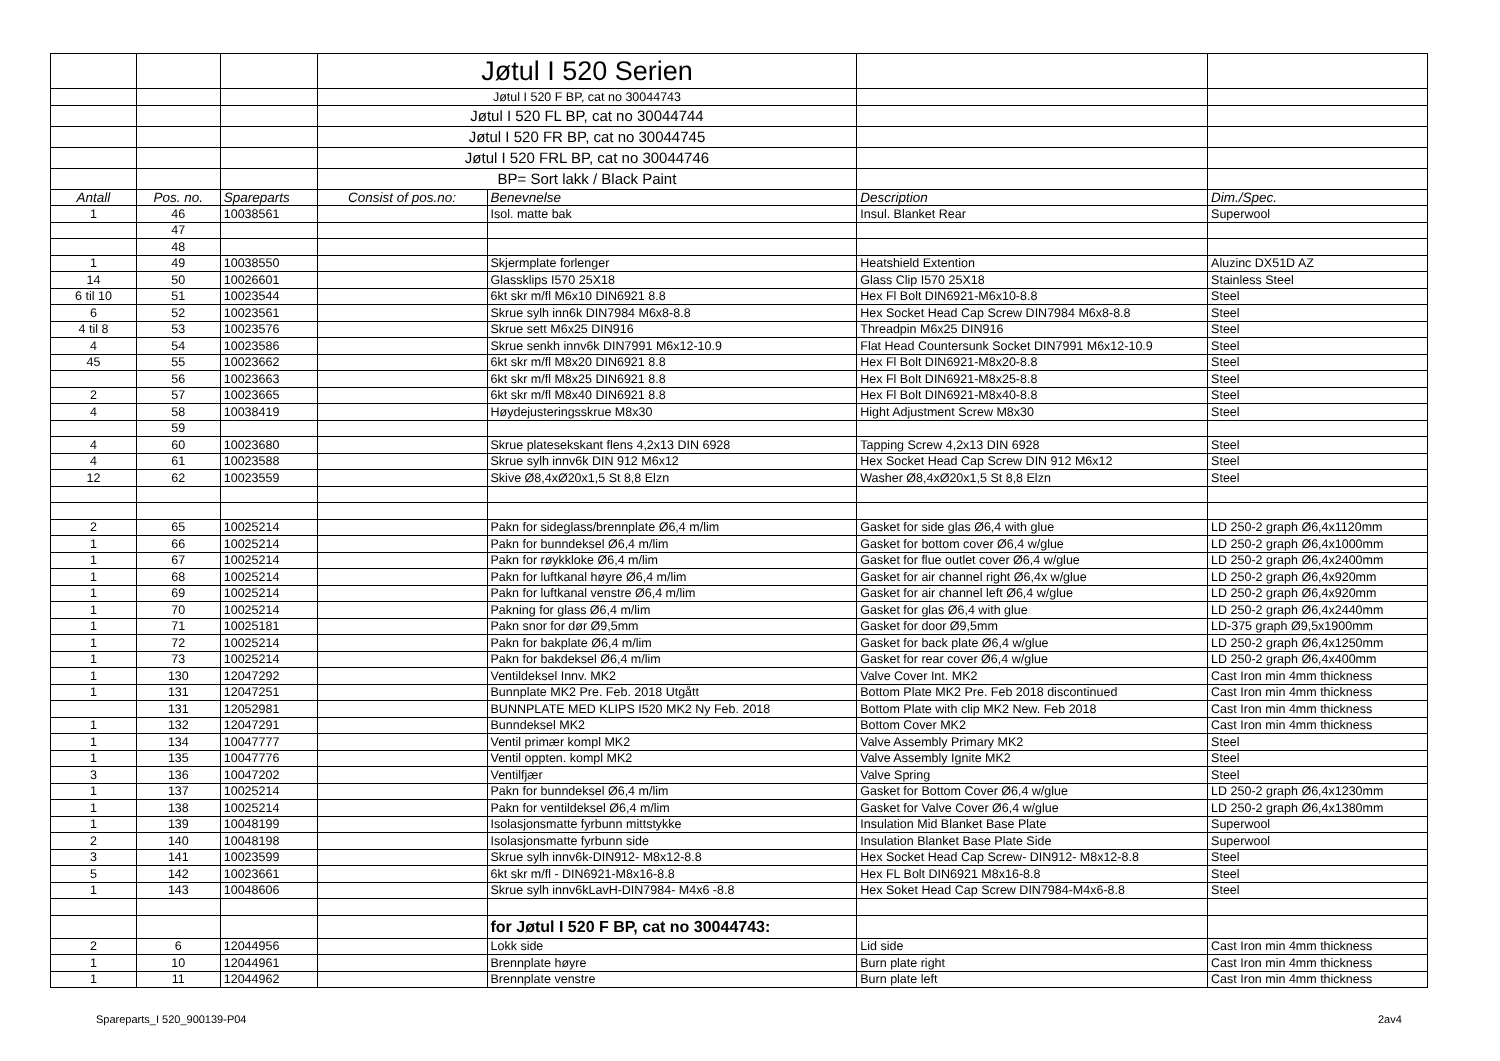| | | | Jøtul I 520 Serien | | | |
| | | | Jøtul I 520 F BP, cat no 30044743 | | | |
| | | | Jøtul I 520 FL BP, cat no 30044744 | | | |
| | | | Jøtul I 520 FR BP, cat no 30044745 | | | |
| | | | Jøtul I 520 FRL BP, cat no 30044746 | | | |
| | | | BP= Sort lakk / Black Paint | | | |
| Antall | Pos. no. | Spareparts | Consist of pos.no: | Benevnelse | Description | Dim./Spec. |
| 1 | 46 | 10038561 | | Isol. matte bak | Insul. Blanket Rear | Superwool |
| | 47 | | | | | |
| | 48 | | | | | |
| 1 | 49 | 10038550 | | Skjermplate forlenger | Heatshield Extention | Aluzinc DX51D AZ |
| 14 | 50 | 10026601 | | Glassklips I570 25X18 | Glass Clip I570 25X18 | Stainless Steel |
| 6 til 10 | 51 | 10023544 | | 6kt skr m/fl M6x10 DIN6921 8.8 | Hex Fl Bolt DIN6921-M6x10-8.8 | Steel |
| 6 | 52 | 10023561 | | Skrue sylh inn6k DIN7984 M6x8-8.8 | Hex Socket Head Cap Screw DIN7984 M6x8-8.8 | Steel |
| 4 til 8 | 53 | 10023576 | | Skrue sett M6x25 DIN916 | Threadpin M6x25 DIN916 | Steel |
| 4 | 54 | 10023586 | | Skrue senkh innv6k DIN7991 M6x12-10.9 | Flat Head Countersunk Socket DIN7991 M6x12-10.9 | Steel |
| 45 | 55 | 10023662 | | 6kt skr m/fl M8x20 DIN6921 8.8 | Hex Fl Bolt DIN6921-M8x20-8.8 | Steel |
| | 56 | 10023663 | | 6kt skr m/fl M8x25 DIN6921 8.8 | Hex Fl Bolt DIN6921-M8x25-8.8 | Steel |
| 2 | 57 | 10023665 | | 6kt skr m/fl M8x40 DIN6921 8.8 | Hex Fl Bolt DIN6921-M8x40-8.8 | Steel |
| 4 | 58 | 10038419 | | Høydejusteringsskrue M8x30 | Hight Adjustment Screw M8x30 | Steel |
| | 59 | | | | | |
| 4 | 60 | 10023680 | | Skrue platesekskant flens 4,2x13 DIN 6928 | Tapping Screw 4,2x13 DIN 6928 | Steel |
| 4 | 61 | 10023588 | | Skrue sylh innv6k DIN 912 M6x12 | Hex Socket Head Cap Screw DIN 912 M6x12 | Steel |
| 12 | 62 | 10023559 | | Skive Ø8,4xØ20x1,5 St 8,8 Elzn | Washer Ø8,4xØ20x1,5 St 8,8 Elzn | Steel |
| 2 | 65 | 10025214 | | Pakn for sideglass/brennplate Ø6,4 m/lim | Gasket for side glas Ø6,4 with glue | LD 250-2 graph Ø6,4x1120mm |
| 1 | 66 | 10025214 | | Pakn for bunndeksel Ø6,4 m/lim | Gasket for bottom cover Ø6,4 w/glue | LD 250-2 graph Ø6,4x1000mm |
| 1 | 67 | 10025214 | | Pakn for røykkloke Ø6,4 m/lim | Gasket for flue outlet cover Ø6,4 w/glue | LD 250-2 graph Ø6,4x2400mm |
| 1 | 68 | 10025214 | | Pakn for luftkanal høyre Ø6,4 m/lim | Gasket for air channel right Ø6,4x w/glue | LD 250-2 graph Ø6,4x920mm |
| 1 | 69 | 10025214 | | Pakn for luftkanal venstre Ø6,4 m/lim | Gasket for air channel left Ø6,4 w/glue | LD 250-2 graph Ø6,4x920mm |
| 1 | 70 | 10025214 | | Pakning for glass Ø6,4 m/lim | Gasket for glas Ø6,4 with glue | LD 250-2 graph Ø6,4x2440mm |
| 1 | 71 | 10025181 | | Pakn snor for dør Ø9,5mm | Gasket for door Ø9,5mm | LD-375 graph Ø9,5x1900mm |
| 1 | 72 | 10025214 | | Pakn for bakplate Ø6,4 m/lim | Gasket for back plate Ø6,4 w/glue | LD 250-2 graph Ø6,4x1250mm |
| 1 | 73 | 10025214 | | Pakn for bakdeksel Ø6,4 m/lim | Gasket for rear cover Ø6,4 w/glue | LD 250-2 graph Ø6,4x400mm |
| 1 | 130 | 12047292 | | Ventildeksel Innv. MK2 | Valve Cover Int. MK2 | Cast Iron min 4mm thickness |
| 1 | 131 | 12047251 | | Bunnplate MK2 Pre. Feb. 2018 Utgått | Bottom Plate MK2 Pre. Feb 2018 discontinued | Cast Iron min 4mm thickness |
| | 131 | 12052981 | | BUNNPLATE MED KLIPS I520 MK2 Ny Feb. 2018 | Bottom Plate with clip MK2 New. Feb 2018 | Cast Iron min 4mm thickness |
| 1 | 132 | 12047291 | | Bunndeksel MK2 | Bottom Cover MK2 | Cast Iron min 4mm thickness |
| 1 | 134 | 10047777 | | Ventil primær kompl MK2 | Valve Assembly Primary MK2 | Steel |
| 1 | 135 | 10047776 | | Ventil oppten. kompl MK2 | Valve Assembly Ignite MK2 | Steel |
| 3 | 136 | 10047202 | | Ventilfjær | Valve Spring | Steel |
| 1 | 137 | 10025214 | | Pakn for bunndeksel Ø6,4 m/lim | Gasket for Bottom Cover Ø6,4 w/glue | LD 250-2 graph Ø6,4x1230mm |
| 1 | 138 | 10025214 | | Pakn for ventildeksel Ø6,4 m/lim | Gasket for Valve Cover Ø6,4 w/glue | LD 250-2 graph Ø6,4x1380mm |
| 1 | 139 | 10048199 | | Isolasjonsmatte fyrbunn mittstykke | Insulation Mid Blanket Base Plate | Superwool |
| 2 | 140 | 10048198 | | Isolasjonsmatte fyrbunn side | Insulation Blanket Base Plate Side | Superwool |
| 3 | 141 | 10023599 | | Skrue sylh innv6k-DIN912- M8x12-8.8 | Hex Socket Head Cap Screw- DIN912- M8x12-8.8 | Steel |
| 5 | 142 | 10023661 | | 6kt skr m/fl - DIN6921-M8x16-8.8 | Hex FL Bolt DIN6921 M8x16-8.8 | Steel |
| 1 | 143 | 10048606 | | Skrue sylh innv6kLavH-DIN7984- M4x6 -8.8 | Hex Soket Head Cap Screw DIN7984-M4x6-8.8 | Steel |
| | | | | for Jøtul I 520 F BP, cat no 30044743: | | |
| 2 | 6 | 12044956 | | Lokk side | Lid side | Cast Iron min 4mm thickness |
| 1 | 10 | 12044961 | | Brennplate høyre | Burn plate right | Cast Iron min 4mm thickness |
| 1 | 11 | 12044962 | | Brennplate venstre | Burn plate left | Cast Iron min 4mm thickness |
Spareparts_I 520_900139-P04 2av4